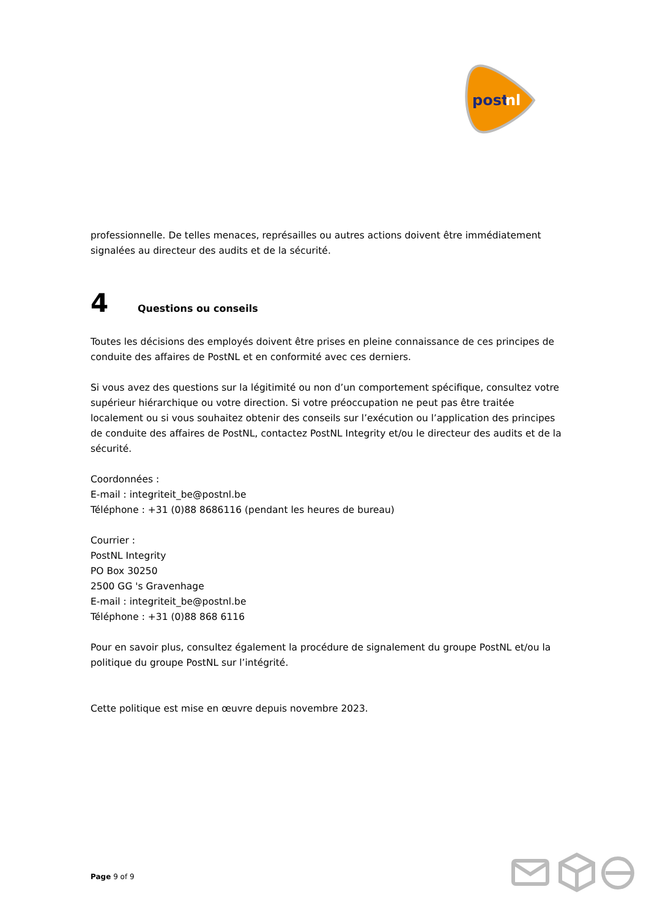post
nl
professionnelle. De telles menaces, représailles ou autres actions doivent être immédiatement signalées au directeur des audits et de la sécurité.
4 Questions ou conseils
Toutes les décisions des employés doivent être prises en pleine connaissance de ces principes de conduite des affaires de PostNL et en conformité avec ces derniers.
Si vous avez des questions sur la légitimité ou non d’un comportement spécifique, consultez votre supérieur hiérarchique ou votre direction. Si votre préoccupation ne peut pas être traitée localement ou si vous souhaitez obtenir des conseils sur l’exécution ou l’application des principes de conduite des affaires de PostNL, contactez PostNL Integrity et/ou le directeur des audits et de la sécurité.
Coordonnées :
E-mail : integriteit_be@postnl.be
Téléphone : +31 (0)88 8686116 (pendant les heures de bureau)
Courrier :
PostNL Integrity
PO Box 30250
2500 GG 's Gravenhage
E-mail : integriteit_be@postnl.be
Téléphone : +31 (0)88 868 6116
Pour en savoir plus, consultez également la procédure de signalement du groupe PostNL et/ou la politique du groupe PostNL sur l’intégrité.
Cette politique est mise en œuvre depuis novembre 2023.
Page 9 of 9